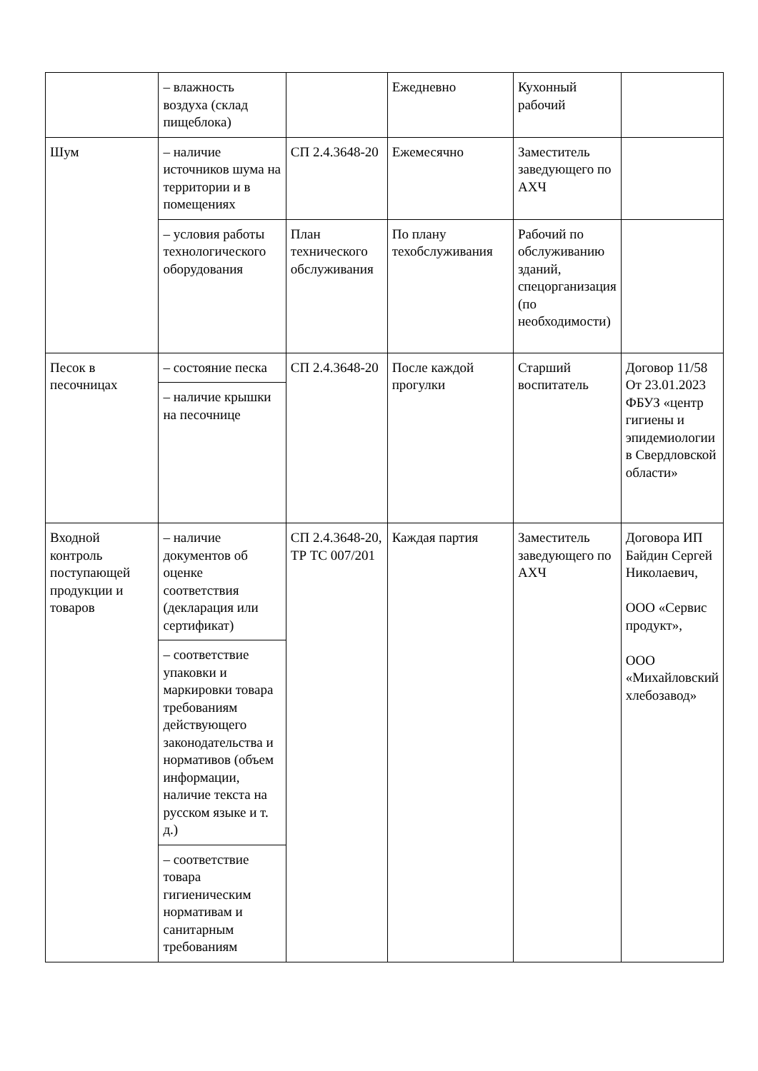| | – влажность воздуха (склад пищеблока) | | Ежедневно | Кухонный рабочий | |
| Шум | – наличие источников шума на территории и в помещениях | СП 2.4.3648-20 | Ежемесячно | Заместитель заведующего по АХЧ | |
| | – условия работы технологического оборудования | План технического обслуживания | По плану техобслуживания | Рабочий по обслуживанию зданий, спецорганизация (по необходимости) | |
| Песок в песочницах | – состояние песка | СП 2.4.3648-20 | После каждой прогулки | Старший воспитатель | Договор 11/58 От 23.01.2023 ФБУЗ «центр гигиены и эпидемиологии в Свердловской области» |
| | – наличие крышки на песочнице | | | | |
| Входной контроль поступающей продукции и товаров | – наличие документов об оценке соответствия (декларация или сертификат) | СП 2.4.3648-20, ТР ТС 007/201 | Каждая партия | Заместитель заведующего по АХЧ | Договора ИП Байдин Сергей Николаевич, ООО «Сервис продукт», ООО «Михайловский хлебозавод» |
| | – соответствие упаковки и маркировки товара требованиям действующего законодательства и нормативов (объем информации, наличие текста на русском языке и т. д.) | | | | |
| | – соответствие товара гигиеническим нормативам и санитарным требованиям | | | | |